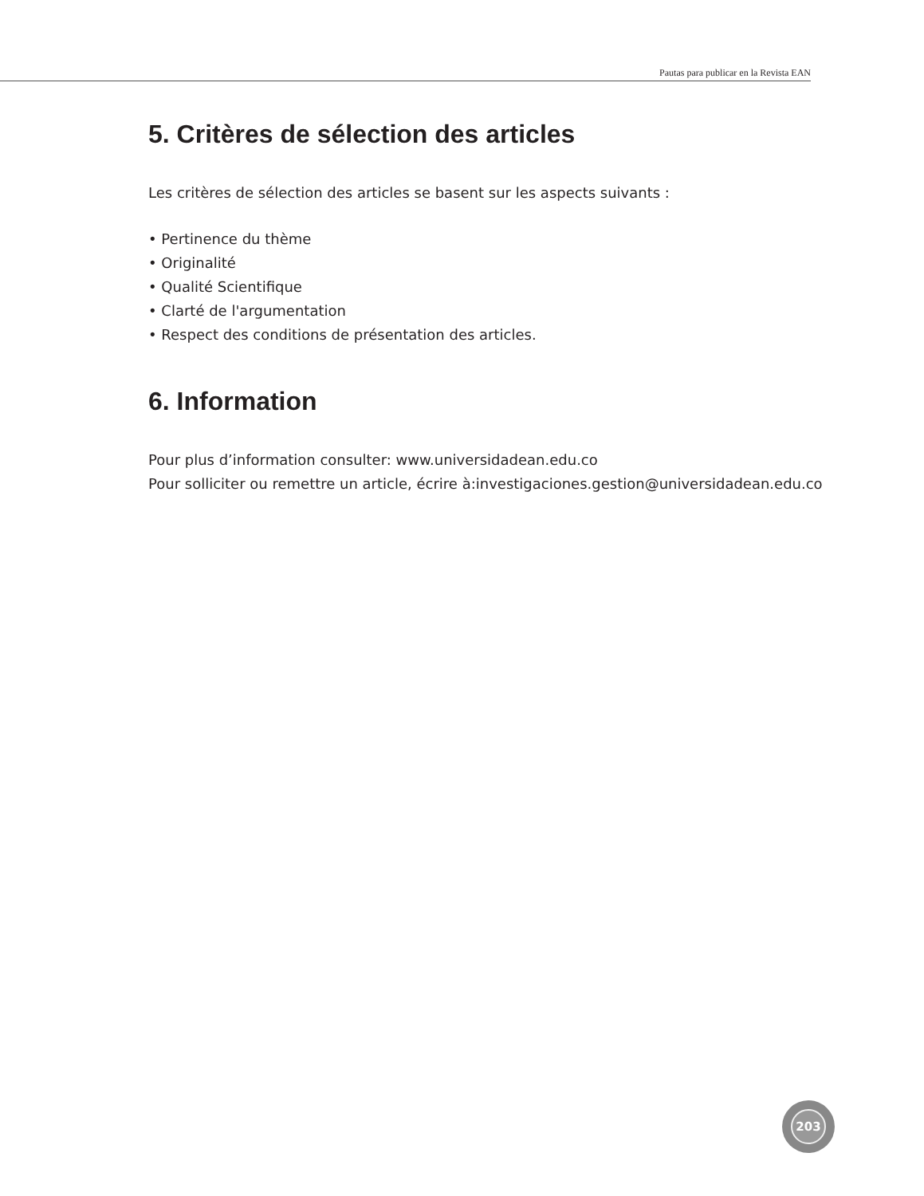Pautas para publicar en la Revista EAN
5. Critères de sélection des articles
Les critères de sélection des articles se basent sur les aspects suivants :
• Pertinence du thème
• Originalité
• Qualité Scientifique
• Clarté de l'argumentation
• Respect des conditions de présentation des articles.
6. Information
Pour plus d’information consulter: www.universidadean.edu.co
Pour solliciter ou remettre un article, écrire à:investigaciones.gestion@universidadean.edu.co
203